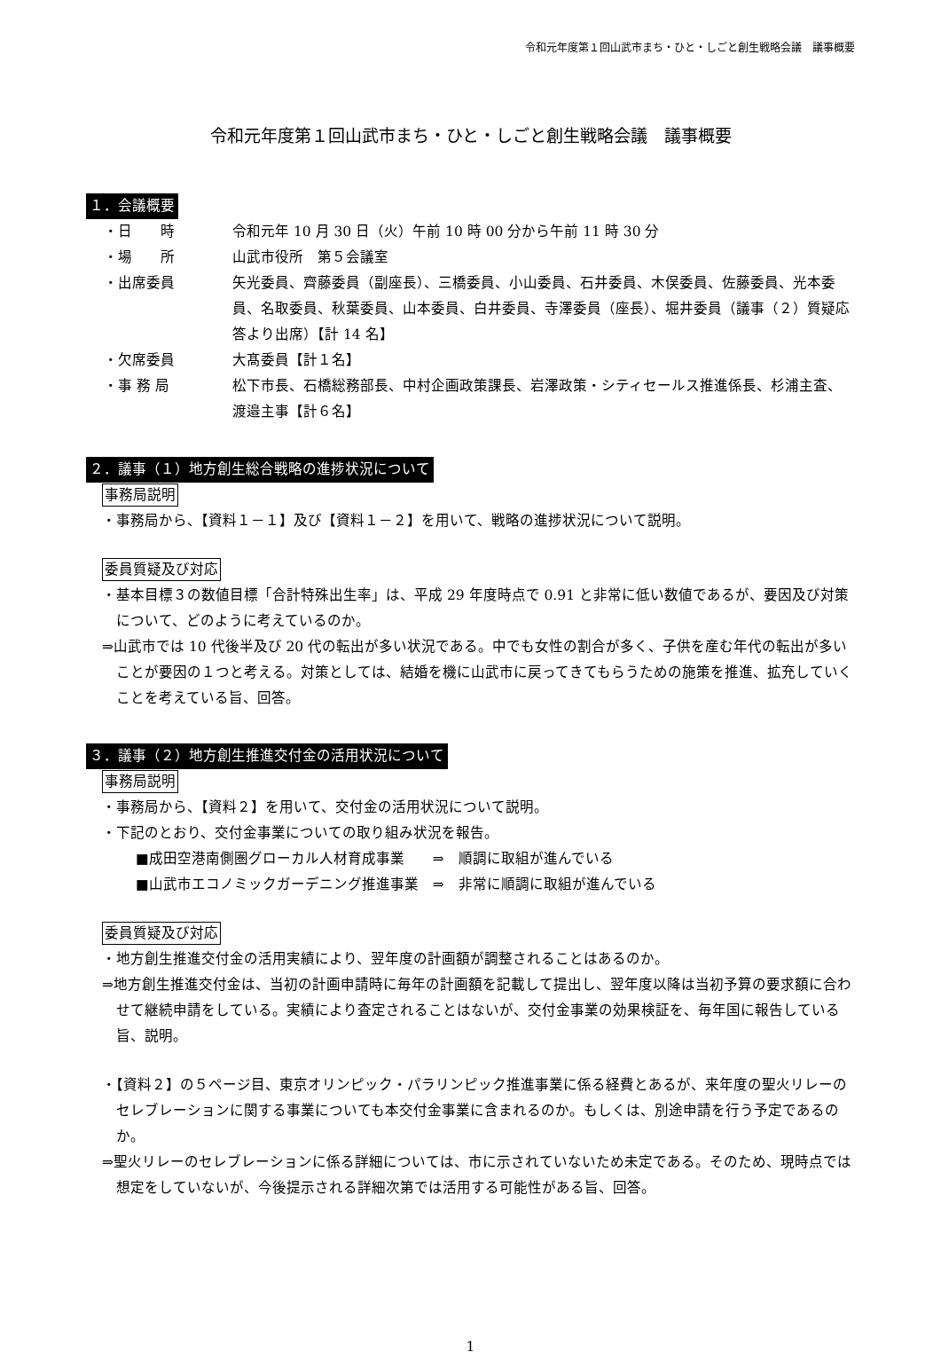令和元年度第１回山武市まち・ひと・しごと創生戦略会議　議事概要
令和元年度第１回山武市まち・ひと・しごと創生戦略会議　議事概要
１．会議概要
・日　　時 令和元年 10 月 30 日（火）午前 10 時 00 分から午前 11 時 30 分
・場　　所 山武市役所　第５会議室
・出席委員 矢光委員、齊藤委員（副座長）、三橋委員、小山委員、石井委員、木俣委員、佐藤委員、光本委員、名取委員、秋葉委員、山本委員、白井委員、寺澤委員（座長）、堀井委員（議事（２）質疑応答より出席）【計 14 名】
・欠席委員 大髙委員【計１名】
・事 務 局 松下市長、石橋総務部長、中村企画政策課長、岩澤政策・シティセールス推進係長、杉浦主査、渡邉主事【計６名】
２．議事（１）地方創生総合戦略の進捗状況について
事務局説明
・事務局から、【資料１－１】及び【資料１－２】を用いて、戦略の進捗状況について説明。
委員質疑及び対応
・基本目標３の数値目標「合計特殊出生率」は、平成 29 年度時点で 0.91 と非常に低い数値であるが、要因及び対策について、どのように考えているのか。
⇒山武市では 10 代後半及び 20 代の転出が多い状況である。中でも女性の割合が多く、子供を産む年代の転出が多いことが要因の１つと考える。対策としては、結婚を機に山武市に戻ってきてもらうための施策を推進、拡充していくことを考えている旨、回答。
３．議事（２）地方創生推進交付金の活用状況について
事務局説明
・事務局から、【資料２】を用いて、交付金の活用状況について説明。
・下記のとおり、交付金事業についての取り組み状況を報告。
■成田空港南側圏グローカル人材育成事業　　⇒　順調に取組が進んでいる
■山武市エコノミックガーデニング推進事業　⇒　非常に順調に取組が進んでいる
委員質疑及び対応
・地方創生推進交付金の活用実績により、翌年度の計画額が調整されることはあるのか。
⇒地方創生推進交付金は、当初の計画申請時に毎年の計画額を記載して提出し、翌年度以降は当初予算の要求額に合わせて継続申請をしている。実績により査定されることはないが、交付金事業の効果検証を、毎年国に報告している旨、説明。
・【資料２】の５ページ目、東京オリンピック・パラリンピック推進事業に係る経費とあるが、来年度の聖火リレーのセレブレーションに関する事業についても本交付金事業に含まれるのか。もしくは、別途申請を行う予定であるのか。
⇒聖火リレーのセレブレーションに係る詳細については、市に示されていないため未定である。そのため、現時点では想定をしていないが、今後提示される詳細次第では活用する可能性がある旨、回答。
1